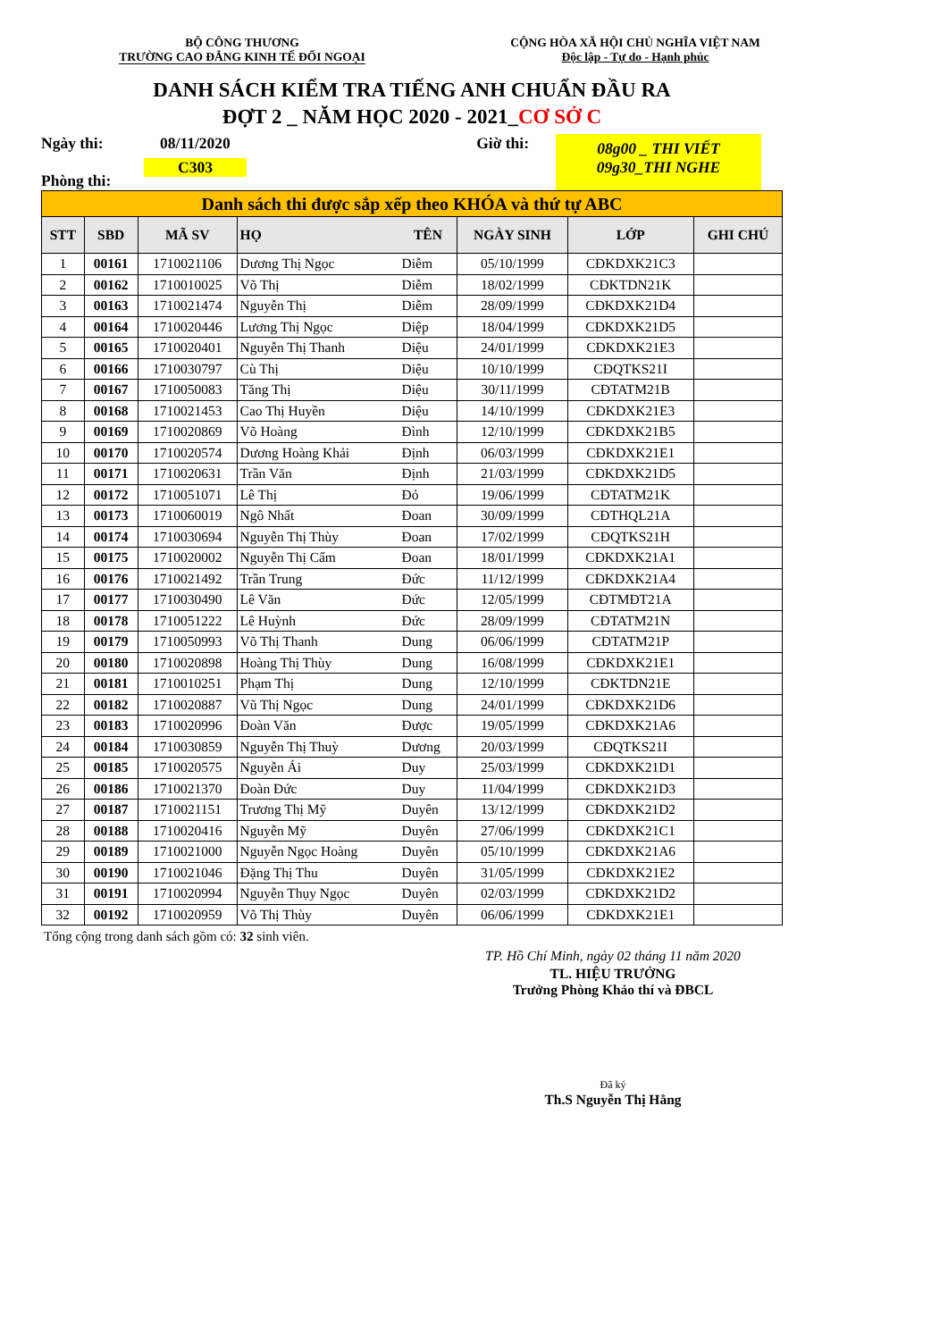BỘ CÔNG THƯƠNG
TRƯỜNG CAO ĐẲNG KINH TẾ ĐỐI NGOẠI
CỘNG HÒA XÃ HỘI CHỦ NGHĨA VIỆT NAM
Độc lập - Tự do - Hạnh phúc
DANH SÁCH KIỂM TRA TIẾNG ANH CHUẨN ĐẦU RA
ĐỢT 2 _ NĂM HỌC 2020 - 2021_CƠ SỞ C
Ngày thi:
Phòng thi:
08/11/2020
C303
Giờ thi:
08g00 _ THI VIẾT
09g30_THI NGHE
| Danh sách thi được sắp xếp theo KHÓA và thứ tự ABC | | | | | | | |
| STT | SBD | MÃ SV | HỌ | TÊN | NGÀY SINH | LỚP | GHI CHÚ |
| 1 | 00161 | 1710021106 | Dương Thị Ngọc | Diễm | 05/10/1999 | CĐKDXK21C3 | |
| 2 | 00162 | 1710010025 | Võ Thị | Diễm | 18/02/1999 | CĐKTDN21K | |
| 3 | 00163 | 1710021474 | Nguyễn Thị | Diễm | 28/09/1999 | CĐKDXK21D4 | |
| 4 | 00164 | 1710020446 | Lương Thị Ngọc | Diệp | 18/04/1999 | CĐKDXK21D5 | |
| 5 | 00165 | 1710020401 | Nguyễn Thị Thanh | Diệu | 24/01/1999 | CĐKDXK21E3 | |
| 6 | 00166 | 1710030797 | Cù Thị | Diệu | 10/10/1999 | CĐQTKS21I | |
| 7 | 00167 | 1710050083 | Tăng Thị | Diệu | 30/11/1999 | CĐTATM21B | |
| 8 | 00168 | 1710021453 | Cao Thị Huyền | Diệu | 14/10/1999 | CĐKDXK21E3 | |
| 9 | 00169 | 1710020869 | Võ Hoàng | Đình | 12/10/1999 | CĐKDXK21B5 | |
| 10 | 00170 | 1710020574 | Dương Hoàng Khải | Định | 06/03/1999 | CĐKDXK21E1 | |
| 11 | 00171 | 1710020631 | Trần Văn | Định | 21/03/1999 | CĐKDXK21D5 | |
| 12 | 00172 | 1710051071 | Lê Thị | Đỏ | 19/06/1999 | CĐTATM21K | |
| 13 | 00173 | 1710060019 | Ngô Nhất | Đoan | 30/09/1999 | CĐTHQL21A | |
| 14 | 00174 | 1710030694 | Nguyễn Thị Thùy | Đoan | 17/02/1999 | CĐQTKS21H | |
| 15 | 00175 | 1710020002 | Nguyễn Thị Cẩm | Đoan | 18/01/1999 | CĐKDXK21A1 | |
| 16 | 00176 | 1710021492 | Trần Trung | Đức | 11/12/1999 | CĐKDXK21A4 | |
| 17 | 00177 | 1710030490 | Lê Văn | Đức | 12/05/1999 | CĐTMĐT21A | |
| 18 | 00178 | 1710051222 | Lê Huỳnh | Đức | 28/09/1999 | CĐTATM21N | |
| 19 | 00179 | 1710050993 | Võ Thị Thanh | Dung | 06/06/1999 | CĐTATM21P | |
| 20 | 00180 | 1710020898 | Hoàng Thị Thùy | Dung | 16/08/1999 | CĐKDXK21E1 | |
| 21 | 00181 | 1710010251 | Phạm Thị | Dung | 12/10/1999 | CĐKTDN21E | |
| 22 | 00182 | 1710020887 | Vũ Thị Ngọc | Dung | 24/01/1999 | CĐKDXK21D6 | |
| 23 | 00183 | 1710020996 | Đoàn Văn | Được | 19/05/1999 | CĐKDXK21A6 | |
| 24 | 00184 | 1710030859 | Nguyễn Thị Thuỳ | Dương | 20/03/1999 | CĐQTKS21I | |
| 25 | 00185 | 1710020575 | Nguyễn Ái | Duy | 25/03/1999 | CĐKDXK21D1 | |
| 26 | 00186 | 1710021370 | Đoàn Đức | Duy | 11/04/1999 | CĐKDXK21D3 | |
| 27 | 00187 | 1710021151 | Trương Thị Mỹ | Duyên | 13/12/1999 | CĐKDXK21D2 | |
| 28 | 00188 | 1710020416 | Nguyễn Mỹ | Duyên | 27/06/1999 | CĐKDXK21C1 | |
| 29 | 00189 | 1710021000 | Nguyễn Ngọc Hoàng | Duyên | 05/10/1999 | CĐKDXK21A6 | |
| 30 | 00190 | 1710021046 | Đặng Thị Thu | Duyên | 31/05/1999 | CĐKDXK21E2 | |
| 31 | 00191 | 1710020994 | Nguyễn Thụy Ngọc | Duyên | 02/03/1999 | CĐKDXK21D2 | |
| 32 | 00192 | 1710020959 | Võ Thị Thùy | Duyên | 06/06/1999 | CĐKDXK21E1 | |
Tổng cộng trong danh sách gồm có: 32 sinh viên.
TP. Hồ Chí Minh, ngày 02 tháng 11 năm 2020
TL. HIỆU TRƯỞNG
Trưởng Phòng Khảo thí và ĐBCL
Đã ký
Th.S Nguyễn Thị Hằng